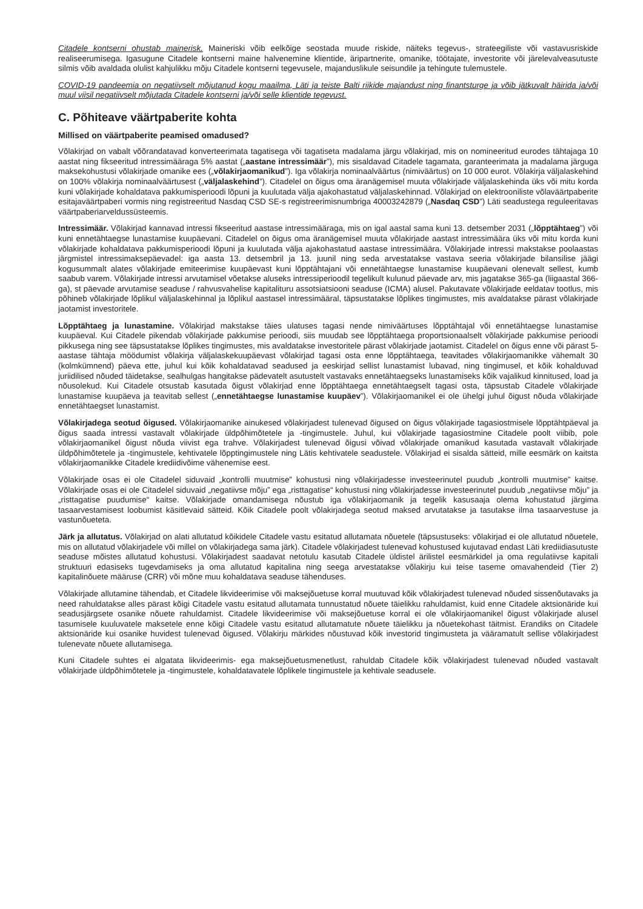Citadele kontserni ohustab mainerisk. Maineriski võib eelkõige seostada muude riskide, näiteks tegevus-, strateegiliste või vastavusriskide realiseerumisega. Igasugune Citadele kontserni maine halvenemine klientide, äripartnerite, omanike, töötajate, investorite või järelevalveasutuste silmis võib avaldada olulist kahjulikku mõju Citadele kontserni tegevusele, majanduslikule seisundile ja tehingute tulemustele.
COVID-19 pandeemia on negatiivselt mõjutanud kogu maailma, Läti ja teiste Balti riikide majandust ning finantsturge ja võib jätkuvalt häirida ja/või muul viisil negatiivselt mõjutada Citadele kontserni ja/või selle klientide tegevust.
C. Põhiteave väärtpaberite kohta
Millised on väärtpaberite peamised omadused?
Võlakirjad on vabalt võõrandatavad konverteerimata tagatisega või tagatiseta madalama järgu võlakirjad, mis on nomineeritud eurodes tähtajaga 10 aastat ning fikseeritud intressimääraga 5% aastat („aastane intressimäär”), mis sisaldavad Citadele tagamata, garanteerimata ja madalama järguga maksekohustusi võlakirjade omanike ees („võlakirjaomanikud”). Iga võlakirja nominaalväärtus (nimiväärtus) on 10 000 eurot. Võlakirja väljalaskehind on 100% võlakirja nominaalväärtusest („väljalaskehind”). Citadelel on õigus oma äranägemisel muuta võlakirjade väljalaskehinda üks või mitu korda kuni võlakirjade kohaldatava pakkumisperioodi lõpuni ja kuulutada välja ajakohastatud väljalaskehinnad. Võlakirjad on elektrooniliste võlaväärtpaberite esitajaväärtpaberi vormis ning registreeritud Nasdaq CSD SE-s registreerimisnumbriga 40003242879 („Nasdaq CSD”) Läti seadustega reguleeritavas väärtpaberiarveldussüsteemis.
Intressimäär. Võlakirjad kannavad intressi fikseeritud aastase intressimääraga, mis on igal aastal sama kuni 13. detsember 2031 („lõpptähtaeg”) või kuni ennetähtaegse lunastamise kuupäevani. Citadelel on õigus oma äranägemisel muuta võlakirjade aastast intressimäära üks või mitu korda kuni võlakirjade kohaldatava pakkumisperioodi lõpuni ja kuulutada välja ajakohastatud aastase intressimäära. Võlakirjade intressi makstakse poolaastas järgmistel intressimaksepäevadel: iga aasta 13. detsembril ja 13. juunil ning seda arvestatakse vastava seeria võlakirjade bilansilise jäägi kogusummalt alates võlakirjade emiteerimise kuupäevast kuni lõpptähtajani või ennetähtaegse lunastamise kuupäevani olenevalt sellest, kumb saabub varem. Võlakirjade intressi arvutamisel võetakse aluseks intressiperioodil tegelikult kulunud päevade arv, mis jagatakse 365-ga (liigaastal 366-ga), st päevade arvutamise seaduse / rahvusvahelise kapitalituru assotsiatsiooni seaduse (ICMA) alusel. Pakutavate võlakirjade eeldatav tootlus, mis põhineb võlakirjade lõplikul väljalaskehinnal ja lõplikul aastasel intressimääral, täpsustatakse lõplikes tingimustes, mis avaldatakse pärast võlakirjade jaotamist investoritele.
Lõpptähtaeg ja lunastamine. Võlakirjad makstakse täies ulatuses tagasi nende nimiväärtuses lõpptähtajal või ennetähtaegse lunastamise kuupäeval. Kui Citadele pikendab võlakirjade pakkumise perioodi, siis muudab see lõpptähtaega proportsionaalselt võlakirjade pakkumise perioodi pikkusega ning see täpsustatakse lõplikes tingimustes, mis avaldatakse investoritele pärast võlakirjade jaotamist. Citadelel on õigus enne või pärast 5-aastase tähtaja möödumist võlakirja väljalaskekuupäevast võlakirjad tagasi osta enne lõpptähtaega, teavitades võlakirjaomanikke vähemalt 30 (kolmkümnend) päeva ette, juhul kui kõik kohaldatavad seadused ja eeskirjad sellist lunastamist lubavad, ning tingimusel, et kõik kohalduvad juriidilised nõuded täidetakse, sealhulgas hangitakse pädevatelt asutustelt vastavaks ennetähtaegseks lunastamiseks kõik vajalikud kinnitused, load ja nõusolekud. Kui Citadele otsustab kasutada õigust võlakirjad enne lõpptähtaega ennetähtaegselt tagasi osta, täpsustab Citadele võlakirjade lunastamise kuupäeva ja teavitab sellest („ennetähtaegse lunastamise kuupäev”). Võlakirjaomanikel ei ole ühelgi juhul õigust nõuda võlakirjade ennetähtaegset lunastamist.
Võlakirjadega seotud õigused. Võlakirjaomanike ainukesed võlakirjadest tulenevad õigused on õigus võlakirjade tagasiostmisele lõpptähtpäeval ja õigus saada intressi vastavalt võlakirjade üldpõhimõtetele ja -tingimustele. Juhul, kui võlakirjade tagasiostmine Citadele poolt viibib, pole võlakirjaomanikel õigust nõuda viivist ega trahve. Võlakirjadest tulenevad õigusi võivad võlakirjade omanikud kasutada vastavalt võlakirjade üldpõhimõtetele ja -tingimustele, kehtivatele lõpptingimustele ning Lätis kehtivatele seadustele. Võlakirjad ei sisalda sätteid, mille eesmärk on kaitsta võlakirjaomanikke Citadele krediidivõime vähenemise eest.
Võlakirjade osas ei ole Citadelel siduvaid „kontrolli muutmise” kohustusi ning võlakirjadesse investeerinutel puudub „kontrolli muutmise” kaitse. Võlakirjade osas ei ole Citadelel siduvaid „negatiivse mõju” ega „risttagatise“ kohustusi ning võlakirjadesse investeerinutel puudub „negatiivse mõju” ja „risttagatise puudumise“ kaitse. Võlakirjade omandamisega nõustub iga võlakirjaomanik ja tegelik kasusaaja olema kohustatud järgima tasaarvestamisest loobumist käsitlevaid sätteid. Kõik Citadele poolt võlakirjadega seotud maksed arvutatakse ja tasutakse ilma tasaarvestuse ja vastunõueteta.
Järk ja allutatus. Võlakirjad on alati allutatud kõikidele Citadele vastu esitatud allutamata nõuetele (täpsustuseks: võlakirjad ei ole allutatud nõuetele, mis on allutatud võlakirjadele või millel on võlakirjadega sama järk). Citadele võlakirjadest tulenevad kohustused kujutavad endast Läti krediidiasutuste seaduse mõistes allutatud kohustusi. Võlakirjadest saadavat netotulu kasutab Citadele üldistel ärilistel eesmärkidel ja oma regulatiivse kapitali struktuuri edasiseks tugevdamiseks ja oma allutatud kapitalina ning seega arvestatakse võlakirju kui teise taseme omavahendeid (Tier 2) kapitalinõuete määruse (CRR) või mõne muu kohaldatava seaduse tähenduses.
Võlakirjade allutamine tähendab, et Citadele likvideerimise või maksejõuetuse korral muutuvad kõik võlakirjadest tulenevad nõuded sissenõutavaks ja need rahuldatakse alles pärast kõigi Citadele vastu esitatud allutamata tunnustatud nõuete täielikku rahuldamist, kuid enne Citadele aktsionäride kui seadusjärgsete osanike nõuete rahuldamist. Citadele likvideerimise või maksejõuetuse korral ei ole võlakirjaomanikel õigust võlakirjade alusel tasumisele kuuluvatele maksetele enne kõigi Citadele vastu esitatud allutamatute nõuete täielikku ja nõuetekohast täitmist. Erandiks on Citadele aktsionäride kui osanike huvidest tulenevad õigused. Võlakirju märkides nõustuvad kõik investorid tingimusteta ja vääramatult sellise võlakirjadest tulenevate nõuete allutamisega.
Kuni Citadele suhtes ei algatata likvideerimis- ega maksejõuetusmenetlust, rahuldab Citadele kõik võlakirjadest tulenevad nõuded vastavalt võlakirjade üldpõhimõtetele ja -tingimustele, kohaldatavatele lõplikele tingimustele ja kehtivale seadusele.